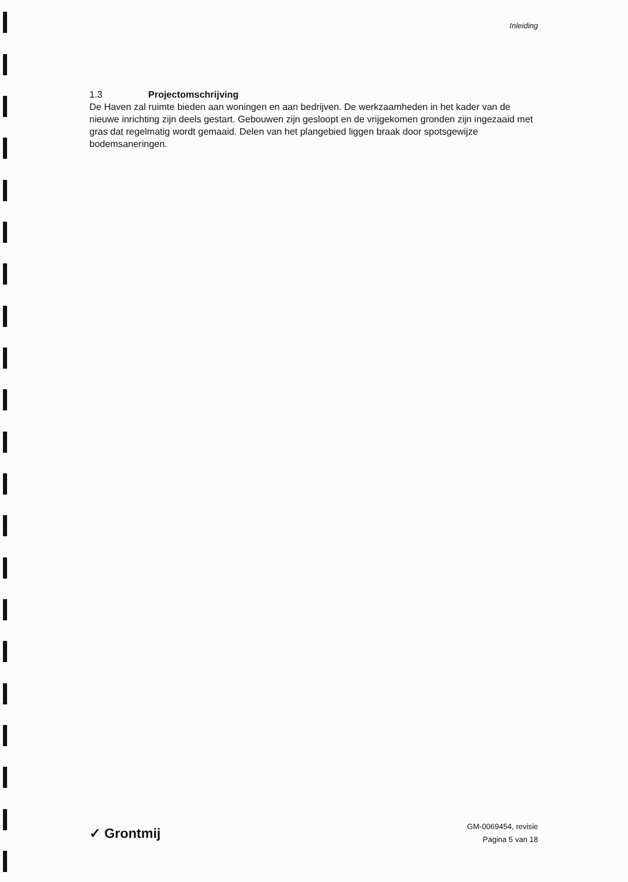Inleiding
1.3 Projectomschrijving
De Haven zal ruimte bieden aan woningen en aan bedrijven. De werkzaamheden in het kader van de nieuwe inrichting zijn deels gestart. Gebouwen zijn gesloopt en de vrijgekomen gronden zijn ingezaaid met gras dat regelmatig wordt gemaaid. Delen van het plangebied liggen braak door spotsgewijze bodemsaneringen.
✓ Grontmij
GM-0069454, revisie
Pagina 5 van 18